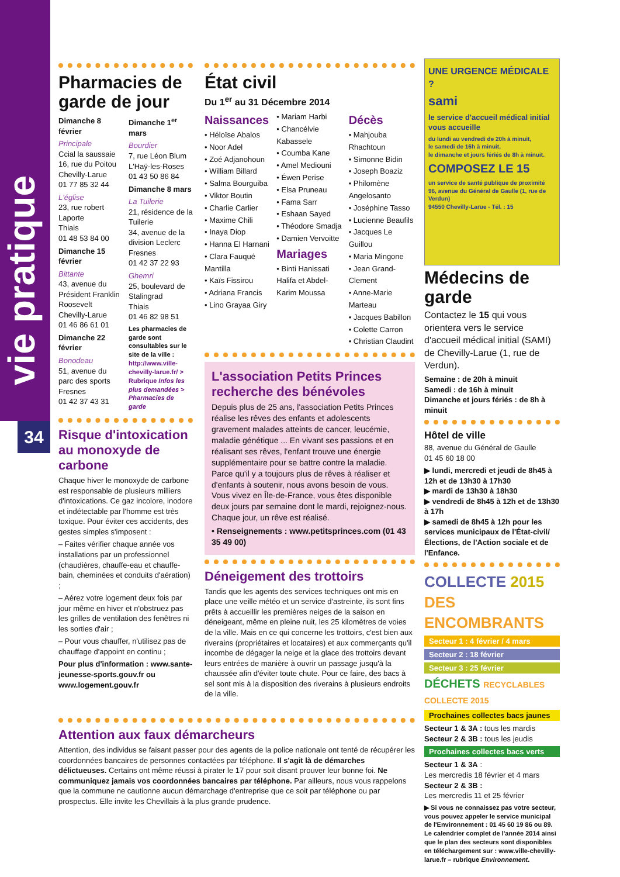vie pratique
34
Pharmacies de garde de jour
Dimanche 8 février
Principale
Ccial la saussaie
16, rue du Poitou
Chevilly-Larue
01 77 85 32 44
L'église
23, rue robert Laporte
Thiais
01 48 53 84 00
Dimanche 15 février
Bittante
43, avenue du Président Franklin Roosevelt
Chevilly-Larue
01 46 86 61 01
Dimanche 22 février
Bonodeau
51, avenue du parc des sports
Fresnes
01 42 37 43 31
Dimanche 1<sup>er</sup> mars
Bourdier
7, rue Léon Blum
L'Haÿ-les-Roses
01 43 50 86 84
Dimanche 8 mars
La Tuilerie
21, résidence de la Tuilerie
34, avenue de la division Leclerc
Fresnes
01 42 37 22 93
Ghemri
25, boulevard de Stalingrad
Thiais
01 46 82 98 51
Les pharmacies de garde sont consultables sur le site de la ville : http://www.ville-chevilly-larue.fr/ > Rubrique Infos les plus demandées > Pharmacies de garde
Risque d'intoxication au monoxyde de carbone
Chaque hiver le monoxyde de carbone est responsable de plusieurs milliers d'intoxications. Ce gaz incolore, inodore et indétectable par l'homme est très toxique. Pour éviter ces accidents, des gestes simples s'imposent :
– Faites vérifier chaque année vos installations par un professionnel (chaudières, chauffe-eau et chauffe-bain, cheminées et conduits d'aération) ;
– Aérez votre logement deux fois par jour même en hiver et n'obstruez pas les grilles de ventilation des fenêtres ni les sorties d'air ;
– Pour vous chauffer, n'utilisez pas de chauffage d'appoint en continu ;
Pour plus d'information : www.sante-jeunesse-sports.gouv.fr ou www.logement.gouv.fr
État civil
Du 1<sup>er</sup> au 31 Décembre 2014
Naissances
• Héloïse Abalos
• Noor Adel
• Zoé Adjanohoun
• William Billard
• Salma Bourguiba
• Viktor Boutin
• Charlie Carlier
• Maxime Chili
• Inaya Diop
• Hanna El Harnani
• Clara Fauqué Mantilla
• Kaïs Fissirou
• Adriana Francis
• Lino Grayaa Giry
• Mariam Harbi
• Chancélvie Kabassele
• Coumba Kane
• Amel Mediouni
• Éwen Perise
• Elsa Pruneau
• Fama Sarr
• Eshaan Sayed
• Théodore Smadja
• Damien Vervoitte
Mariages
• Binti Hanissati Halifa et Abdel-Karim Moussa
Décès
• Mahjouba Rhachtoun
• Simonne Bidin
• Joseph Boaziz
• Philomène Angelosanto
• Joséphine Tasso
• Lucienne Beaufils
• Jacques Le Guillou
• Maria Mingone
• Jean Grand-Clement
• Anne-Marie Marteau
• Jacques Babillon
• Colette Carron
• Christian Claudint
L'association Petits Princes recherche des bénévoles
Depuis plus de 25 ans, l'association Petits Princes réalise les rêves des enfants et adolescents gravement malades atteints de cancer, leucémie, maladie génétique ... En vivant ses passions et en réalisant ses rêves, l'enfant trouve une énergie supplémentaire pour se battre contre la maladie. Parce qu'il y a toujours plus de rêves à réaliser et d'enfants à soutenir, nous avons besoin de vous. Vous vivez en Île-de-France, vous êtes disponible deux jours par semaine dont le mardi, rejoignez-nous. Chaque jour, un rêve est réalisé.
• Renseignements : www.petitsprinces.com (01 43 35 49 00)
Déneigement des trottoirs
Tandis que les agents des services techniques ont mis en place une veille météo et un service d'astreinte, ils sont fins prêts à accueillir les premières neiges de la saison en déneigeant, même en pleine nuit, les 25 kilomètres de voies de la ville. Mais en ce qui concerne les trottoirs, c'est bien aux riverains (propriétaires et locataires) et aux commerçants qu'il incombe de dégager la neige et la glace des trottoirs devant leurs entrées de manière à ouvrir un passage jusqu'à la chaussée afin d'éviter toute chute. Pour ce faire, des bacs à sel sont mis à la disposition des riverains à plusieurs endroits de la ville.
UNE URGENCE MÉDICALE ?
sami
le service d'accueil médical initial vous accueille
du lundi au vendredi de 20h à minuit,
le samedi de 16h à minuit,
le dimanche et jours fériés de 8h à minuit.
COMPOSEZ LE 15
un service de santé publique de proximité
96, avenue du Général de Gaulle (1, rue de Verdun)
94550 Chevilly-Larue - Tél. : 15
Médecins de garde
Contactez le 15 qui vous orientera vers le service d'accueil médical initial (SAMI) de Chevilly-Larue (1, rue de Verdun).
Semaine : de 20h à minuit
Samedi : de 16h à minuit
Dimanche et jours fériés : de 8h à minuit
Hôtel de ville
88, avenue du Général de Gaulle
01 45 60 18 00
▶ lundi, mercredi et jeudi de 8h45 à 12h et de 13h30 à 17h30
▶ mardi de 13h30 à 18h30
▶ vendredi de 8h45 à 12h et de 13h30 à 17h
▶ samedi de 8h45 à 12h pour les services municipaux de l'État-civil/ Élections, de l'Action sociale et de l'Enfance.
COLLECTE 2015
DES ENCOMBRANTS
Secteur 1 : 4 février / 4 mars
Secteur 2 : 18 février
Secteur 3 : 25 février
DÉCHETS RECYCLABLES COLLECTE 2015
Prochaines collectes bacs jaunes
Secteur 1 & 3A : tous les mardis
Secteur 2 & 3B : tous les jeudis
Prochaines collectes bacs verts
Secteur 1 & 3A :
Les mercredis 18 février et 4 mars
Secteur 2 & 3B :
Les mercredis 11 et 25 février
▶ Si vous ne connaissez pas votre secteur, vous pouvez appeler le service municipal de l'Environnement : 01 45 60 19 86 ou 89.
Le calendrier complet de l'année 2014 ainsi que le plan des secteurs sont disponibles en téléchargement sur : www.ville-chevilly-larue.fr – rubrique Environnement.
Attention aux faux démarcheurs
Attention, des individus se faisant passer pour des agents de la police nationale ont tenté de récupérer les coordonnées bancaires de personnes contactées par téléphone. Il s'agit là de démarches délictueuses. Certains ont même réussi à pirater le 17 pour soit disant prouver leur bonne foi. Ne communiquez jamais vos coordonnées bancaires par téléphone. Par ailleurs, nous vous rappelons que la commune ne cautionne aucun démarchage d'entreprise que ce soit par téléphone ou par prospectus. Elle invite les Chevillais à la plus grande prudence.